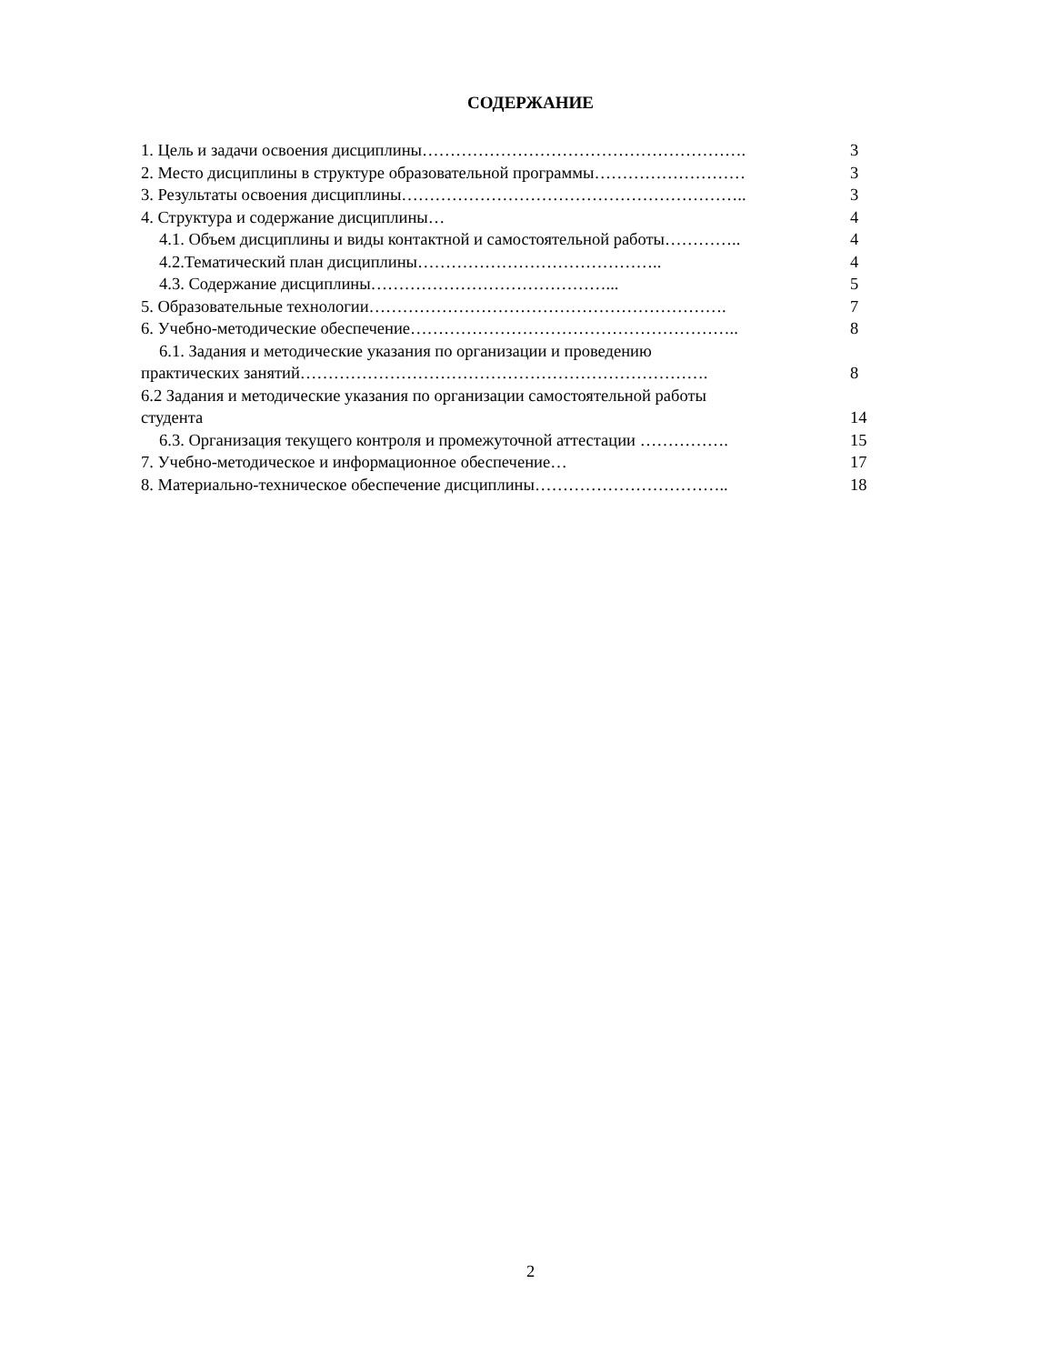СОДЕРЖАНИЕ
1. Цель и задачи освоения дисциплины…………………………………………………. 3
2. Место дисциплины в структуре образовательной программы……………………… 3
3. Результаты освоения дисциплины…………………………………………………….. 3
4. Структура и содержание дисциплины… 4
4.1. Объем дисциплины и виды контактной и самостоятельной работы………….. 4
4.2.Тематический план дисциплины…………………………………….. 4
4.3. Содержание дисциплины……………………………………... 5
5. Образовательные технологии………………………………………………………. 7
6. Учебно-методические обеспечение………………………………………………….. 8
6.1. Задания и методические указания по организации и проведению
практических занятий………………………………………………………………. 8
6.2 Задания и методические указания по организации самостоятельной работы
студента 14
6.3. Организация текущего контроля и промежуточной аттестации ……………. 15
7. Учебно-методическое и информационное обеспечение… 17
8. Материально-техническое обеспечение дисциплины…………………………….. 18
2